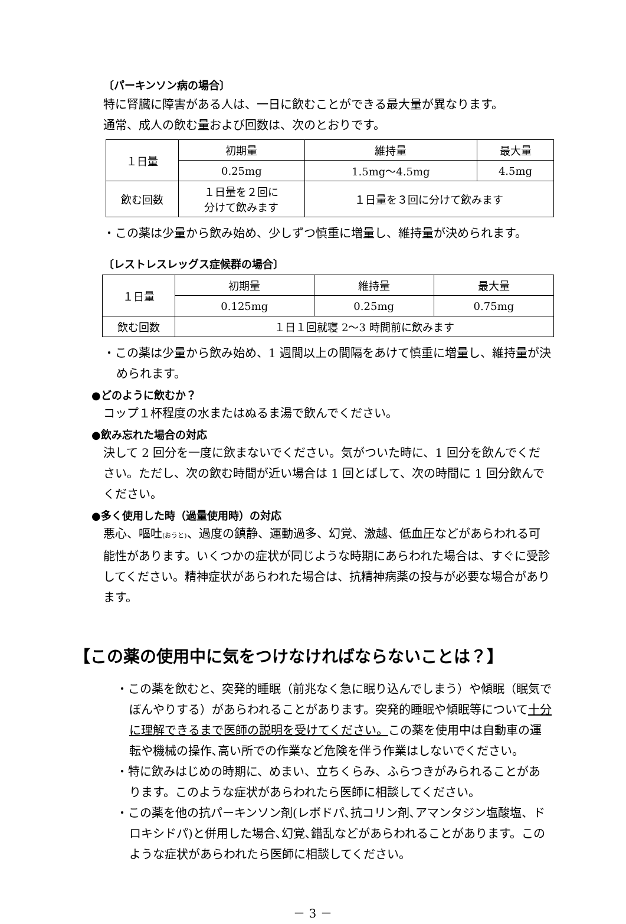〔パーキンソン病の場合〕
特に腎臓に障害がある人は、一日に飲むことができる最大量が異なります。
通常、成人の飲む量および回数は、次のとおりです。
| １日量 | 初期量 | 維持量 | 最大量 |
| | 0.25mg | 1.5mg～4.5mg | 4.5mg |
| 飲む回数 | １日量を２回に 分けて飲みます | １日量を３回に分けて飲みます | |
・この薬は少量から飲み始め、少しずつ慎重に増量し、維持量が決められます。
〔レストレスレッグス症候群の場合〕
| １日量 | 初期量 | 維持量 | 最大量 |
| | 0.125mg | 0.25mg | 0.75mg |
| 飲む回数 | １日１回就寝 2～3 時間前に飲みます | | |
・この薬は少量から飲み始め、1 週間以上の間隔をあけて慎重に増量し、維持量が決められます。
●どのように飲むか？
コップ１杯程度の水またはぬるま湯で飲んでください。
●飲み忘れた場合の対応
決して 2 回分を一度に飲まないでください。気がついた時に、1 回分を飲んでください。ただし、次の飲む時間が近い場合は 1 回とばして、次の時間に 1 回分飲んでください。
●多く使用した時（過量使用時）の対応
悪心、嘔吐(おうと)、過度の鎮静、運動過多、幻覚、激越、低血圧などがあらわれる可能性があります。いくつかの症状が同じような時期にあらわれた場合は、すぐに受診してください。精神症状があらわれた場合は、抗精神病薬の投与が必要な場合があります。
【この薬の使用中に気をつけなければならないことは？】
・この薬を飲むと、突発的睡眠（前兆なく急に眠り込んでしまう）や傾眠（眠気でぼんやりする）があらわれることがあります。突発的睡眠や傾眠等について十分に理解できるまで医師の説明を受けてください。この薬を使用中は自動車の運転や機械の操作､高い所での作業など危険を伴う作業はしないでください。
・特に飲みはじめの時期に、めまい、立ちくらみ、ふらつきがみられることがあります。このような症状があらわれたら医師に相談してください。
・この薬を他の抗パーキンソン剤(レボドパ､抗コリン剤､アマンタジン塩酸塩、ドロキシドパ)と併用した場合､幻覚､錯乱などがあらわれることがあります。このような症状があらわれたら医師に相談してください。
－ 3 －